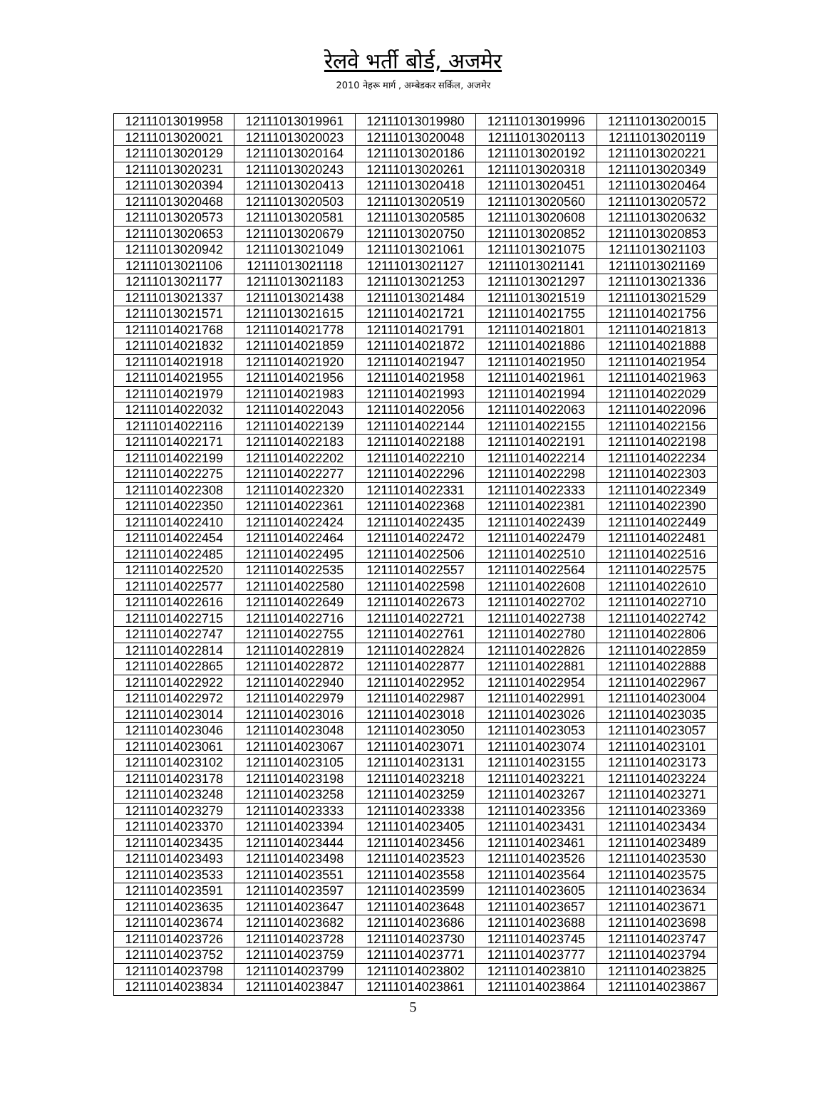रेलवे भर्ती बोर्ड, अजमेर
2010 नेहरू मार्ग , अम्बेडकर सर्किल, अजमेर
| 12111013019958 | 12111013019961 | 12111013019980 | 12111013019996 | 12111013020015 |
| 12111013020021 | 12111013020023 | 12111013020048 | 12111013020113 | 12111013020119 |
| 12111013020129 | 12111013020164 | 12111013020186 | 12111013020192 | 12111013020221 |
| 12111013020231 | 12111013020243 | 12111013020261 | 12111013020318 | 12111013020349 |
| 12111013020394 | 12111013020413 | 12111013020418 | 12111013020451 | 12111013020464 |
| 12111013020468 | 12111013020503 | 12111013020519 | 12111013020560 | 12111013020572 |
| 12111013020573 | 12111013020581 | 12111013020585 | 12111013020608 | 12111013020632 |
| 12111013020653 | 12111013020679 | 12111013020750 | 12111013020852 | 12111013020853 |
| 12111013020942 | 12111013021049 | 12111013021061 | 12111013021075 | 12111013021103 |
| 12111013021106 | 12111013021118 | 12111013021127 | 12111013021141 | 12111013021169 |
| 12111013021177 | 12111013021183 | 12111013021253 | 12111013021297 | 12111013021336 |
| 12111013021337 | 12111013021438 | 12111013021484 | 12111013021519 | 12111013021529 |
| 12111013021571 | 12111013021615 | 12111014021721 | 12111014021755 | 12111014021756 |
| 12111014021768 | 12111014021778 | 12111014021791 | 12111014021801 | 12111014021813 |
| 12111014021832 | 12111014021859 | 12111014021872 | 12111014021886 | 12111014021888 |
| 12111014021918 | 12111014021920 | 12111014021947 | 12111014021950 | 12111014021954 |
| 12111014021955 | 12111014021956 | 12111014021958 | 12111014021961 | 12111014021963 |
| 12111014021979 | 12111014021983 | 12111014021993 | 12111014021994 | 12111014022029 |
| 12111014022032 | 12111014022043 | 12111014022056 | 12111014022063 | 12111014022096 |
| 12111014022116 | 12111014022139 | 12111014022144 | 12111014022155 | 12111014022156 |
| 12111014022171 | 12111014022183 | 12111014022188 | 12111014022191 | 12111014022198 |
| 12111014022199 | 12111014022202 | 12111014022210 | 12111014022214 | 12111014022234 |
| 12111014022275 | 12111014022277 | 12111014022296 | 12111014022298 | 12111014022303 |
| 12111014022308 | 12111014022320 | 12111014022331 | 12111014022333 | 12111014022349 |
| 12111014022350 | 12111014022361 | 12111014022368 | 12111014022381 | 12111014022390 |
| 12111014022410 | 12111014022424 | 12111014022435 | 12111014022439 | 12111014022449 |
| 12111014022454 | 12111014022464 | 12111014022472 | 12111014022479 | 12111014022481 |
| 12111014022485 | 12111014022495 | 12111014022506 | 12111014022510 | 12111014022516 |
| 12111014022520 | 12111014022535 | 12111014022557 | 12111014022564 | 12111014022575 |
| 12111014022577 | 12111014022580 | 12111014022598 | 12111014022608 | 12111014022610 |
| 12111014022616 | 12111014022649 | 12111014022673 | 12111014022702 | 12111014022710 |
| 12111014022715 | 12111014022716 | 12111014022721 | 12111014022738 | 12111014022742 |
| 12111014022747 | 12111014022755 | 12111014022761 | 12111014022780 | 12111014022806 |
| 12111014022814 | 12111014022819 | 12111014022824 | 12111014022826 | 12111014022859 |
| 12111014022865 | 12111014022872 | 12111014022877 | 12111014022881 | 12111014022888 |
| 12111014022922 | 12111014022940 | 12111014022952 | 12111014022954 | 12111014022967 |
| 12111014022972 | 12111014022979 | 12111014022987 | 12111014022991 | 12111014023004 |
| 12111014023014 | 12111014023016 | 12111014023018 | 12111014023026 | 12111014023035 |
| 12111014023046 | 12111014023048 | 12111014023050 | 12111014023053 | 12111014023057 |
| 12111014023061 | 12111014023067 | 12111014023071 | 12111014023074 | 12111014023101 |
| 12111014023102 | 12111014023105 | 12111014023131 | 12111014023155 | 12111014023173 |
| 12111014023178 | 12111014023198 | 12111014023218 | 12111014023221 | 12111014023224 |
| 12111014023248 | 12111014023258 | 12111014023259 | 12111014023267 | 12111014023271 |
| 12111014023279 | 12111014023333 | 12111014023338 | 12111014023356 | 12111014023369 |
| 12111014023370 | 12111014023394 | 12111014023405 | 12111014023431 | 12111014023434 |
| 12111014023435 | 12111014023444 | 12111014023456 | 12111014023461 | 12111014023489 |
| 12111014023493 | 12111014023498 | 12111014023523 | 12111014023526 | 12111014023530 |
| 12111014023533 | 12111014023551 | 12111014023558 | 12111014023564 | 12111014023575 |
| 12111014023591 | 12111014023597 | 12111014023599 | 12111014023605 | 12111014023634 |
| 12111014023635 | 12111014023647 | 12111014023648 | 12111014023657 | 12111014023671 |
| 12111014023674 | 12111014023682 | 12111014023686 | 12111014023688 | 12111014023698 |
| 12111014023726 | 12111014023728 | 12111014023730 | 12111014023745 | 12111014023747 |
| 12111014023752 | 12111014023759 | 12111014023771 | 12111014023777 | 12111014023794 |
| 12111014023798 | 12111014023799 | 12111014023802 | 12111014023810 | 12111014023825 |
| 12111014023834 | 12111014023847 | 12111014023861 | 12111014023864 | 12111014023867 |
5